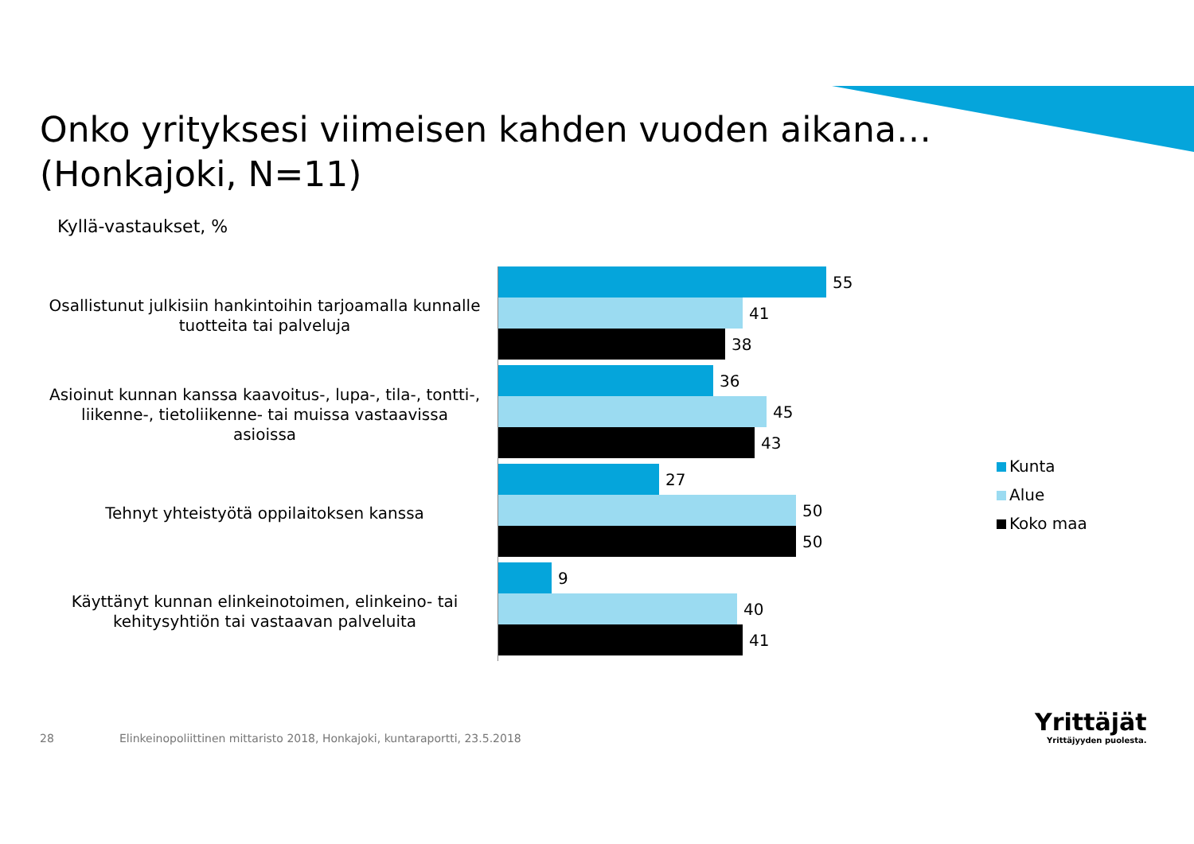Onko yrityksesi viimeisen kahden vuoden aikana…
(Honkajoki, N=11)
Kyllä-vastaukset, %
Osallistunut julkisiin hankintoihin tarjoamalla kunnalle tuotteita tai palveluja
55
41
38
Asioinut kunnan kanssa kaavoitus-, lupa-, tila-, tontti-, liikenne-, tietoliikenne- tai muissa vastaavissa asioissa
36
45
43
Tehnyt yhteistyötä oppilaitoksen kanssa
27
50
50
Käyttänyt kunnan elinkeinotoimen, elinkeino- tai kehitysyhtiön tai vastaavan palveluita
9
40
41
Kunta
Alue
Koko maa
28
Elinkeinopoliittinen mittaristo 2018, Honkajoki, kuntaraportti, 23.5.2018
Yrittäjät
Yrittäjyyden puolesta.